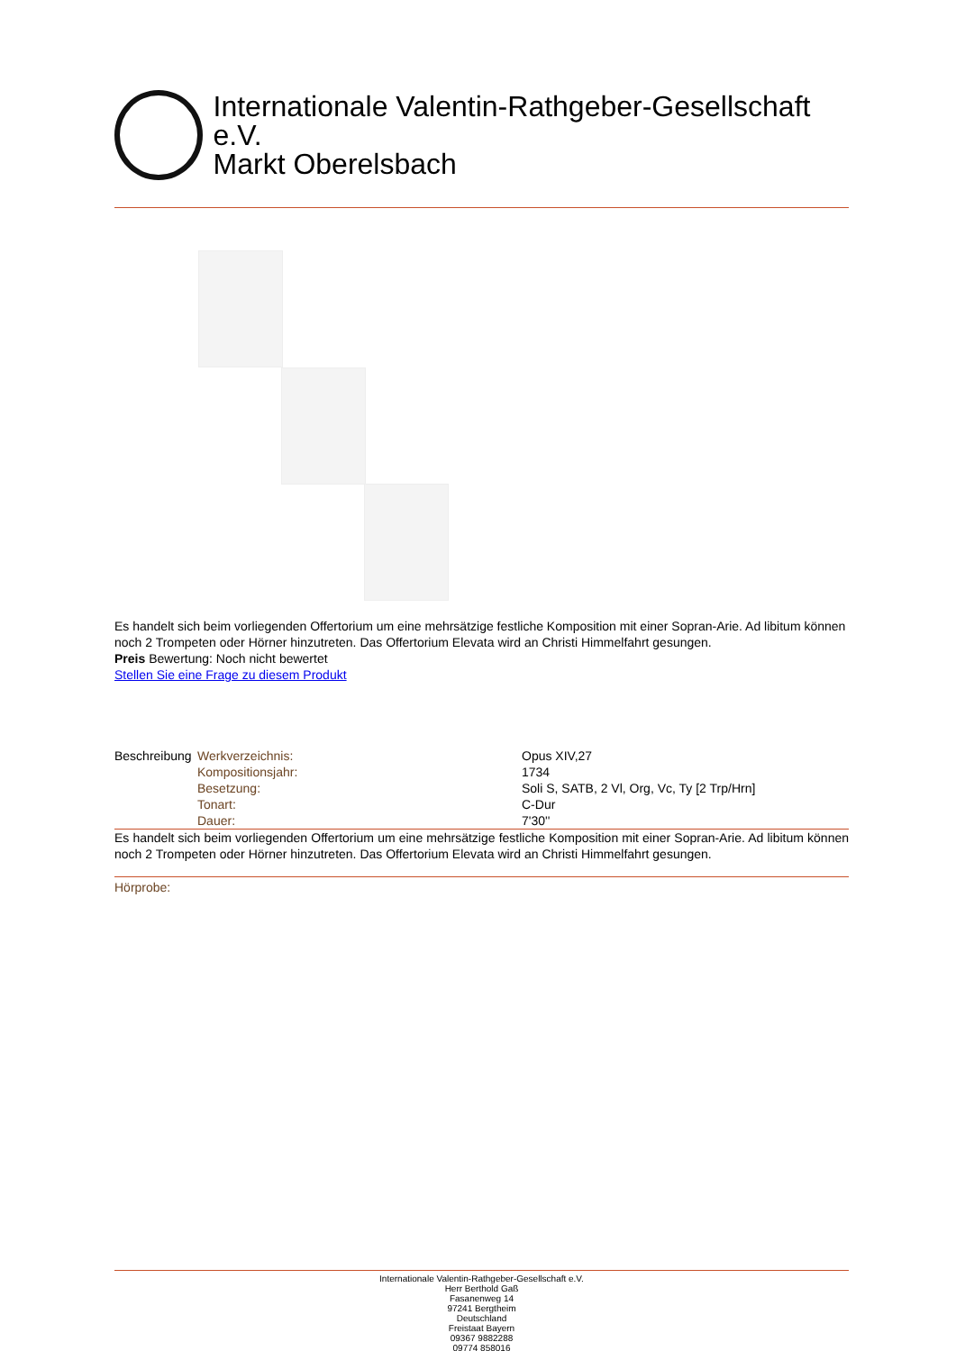Internationale Valentin-Rathgeber-Gesellschaft e.V.
Markt Oberelsbach
Es handelt sich beim vorliegenden Offertorium um eine mehrsätzige festliche Komposition mit einer Sopran-Arie. Ad libitum können noch 2 Trompeten oder Hörner hinzutreten. Das Offertorium Elevata wird an Christi Himmelfahrt gesungen.
Preis Bewertung: Noch nicht bewertet
Stellen Sie eine Frage zu diesem Produkt
| Beschreibung | Werkverzeichnis: | Opus XIV,27 |
| | Kompositionsjahr: | 1734 |
| | Besetzung: | Soli S, SATB, 2 Vl, Org, Vc, Ty [2 Trp/Hrn] |
| | Tonart: | C-Dur |
| | Dauer: | 7'30'' |
Es handelt sich beim vorliegenden Offertorium um eine mehrsätzige festliche Komposition mit einer Sopran-Arie. Ad libitum können noch 2 Trompeten oder Hörner hinzutreten. Das Offertorium Elevata wird an Christi Himmelfahrt gesungen.
Hörprobe:
Internationale Valentin-Rathgeber-Gesellschaft e.V.
Herr Berthold Gaß
Fasanenweg 14
97241 Bergtheim
Deutschland
Freistaat Bayern
09367 9882288
09774 858016